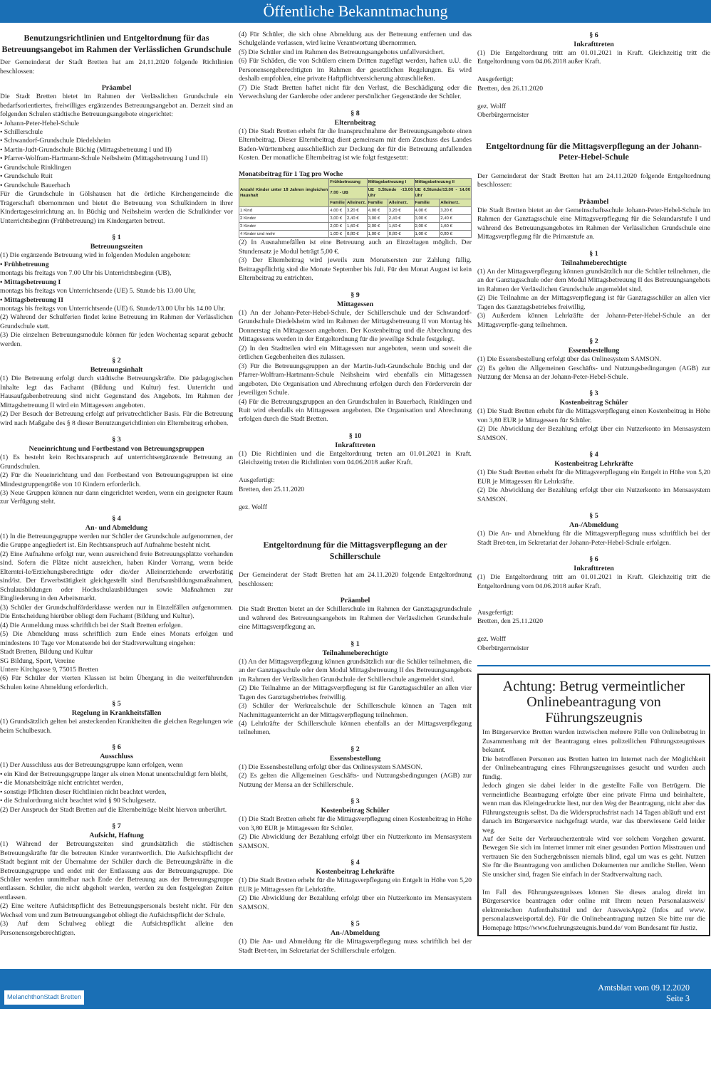Öffentliche Bekanntmachung
Benutzungsrichtlinien und Entgeltordnung für das Betreuungsangebot im Rahmen der Verlässlichen Grundschule
Der Gemeinderat der Stadt Bretten hat am 24.11.2020 folgende Richtlinien beschlossen:
Präambel
Die Stadt Bretten bietet im Rahmen der Verlässlichen Grundschule ein bedarfsorientiertes, freiwilliges ergänzendes Betreuungsangebot an. Derzeit sind an folgenden Schulen städtische Betreuungsangebote eingerichtet:
• Johann-Peter-Hebel-Schule
• Schillerschule
• Schwandorf-Grundschule Diedelsheim
• Martin-Judt-Grundschule Büchig (Mittagsbetreuung I und II)
• Pfarrer-Wolfram-Hartmann-Schule Neibsheim (Mittagsbetreuung I und II)
• Grundschule Rinklingen
• Grundschule Ruit
• Grundschule Bauerbach
Für die Grundschule in Gölshausen hat die örtliche Kirchengemeinde die Trägerschaft übernommen und bietet die Betreuung von Schulkindern in ihrer Kindertageseinrichtung an. In Büchig und Neibsheim werden die Schulkinder vor Unterrichtsbeginn (Frühbetreuung) im Kindergarten betreut.
§ 1
Betreuungszeiten
(1) Die ergänzende Betreuung wird in folgenden Modulen angeboten:
• Frühbetreuung
montags bis freitags von 7.00 Uhr bis Unterrichtsbeginn (UB),
• Mittagsbetreuung I
montags bis freitags von Unterrichtsende (UE) 5. Stunde bis 13.00 Uhr,
• Mittagsbetreuung II
montags bis freitags von Unterrichtsende (UE) 6. Stunde/13.00 Uhr bis 14.00 Uhr.
(2) Während der Schulferien findet keine Betreuung im Rahmen der Verlässlichen Grundschule statt.
(3) Die einzelnen Betreuungsmodule können für jeden Wochentag separat gebucht werden.
§ 2
Betreuungsinhalt
(1) Die Betreuung erfolgt durch städtische Betreuungskräfte. Die pädagogischen Inhalte legt das Fachamt (Bildung und Kultur) fest. Unterricht und Hausaufgabenbetreuung sind nicht Gegenstand des Angebots. Im Rahmen der Mittagsbetreuung II wird ein Mittagessen angeboten.
(2) Der Besuch der Betreuung erfolgt auf privatrechtlicher Basis. Für die Betreuung wird nach Maßgabe des § 8 dieser Benutzungsrichtlinien ein Elternbeitrag erhoben.
§ 3
Neueinrichtung und Fortbestand von Betreuungsgruppen
(1) Es besteht kein Rechtsanspruch auf unterrichtsergänzende Betreuung an Grundschulen.
(2) Für die Neueinrichtung und den Fortbestand von Betreuungsgruppen ist eine Mindestgruppengröße von 10 Kindern erforderlich.
(3) Neue Gruppen können nur dann eingerichtet werden, wenn ein geeigneter Raum zur Verfügung steht.
§ 4
An- und Abmeldung
(1) In die Betreuungsgruppe werden nur Schüler der Grundschule aufgenommen, der die Gruppe angegliedert ist. Ein Rechtsanspruch auf Aufnahme besteht nicht.
(2) Eine Aufnahme erfolgt nur, wenn ausreichend freie Betreuungsplätze vorhanden sind. Sofern die Plätze nicht ausreichen, haben Kinder Vorrang, wenn beide Elterntei-le/Erziehungsberechtigte oder die/der Alleinerziehende erwerbstätig sind/ist. Der Erwerbstätigkeit gleichgestellt sind Berufsausbildungsmaßnahmen, Schulausbildungen oder Hochschulausbildungen sowie Maßnahmen zur Eingliederung in den Arbeitsmarkt.
(3) Schüler der Grundschulförderklasse werden nur in Einzelfällen aufgenommen. Die Entscheidung hierüber obliegt dem Fachamt (Bildung und Kultur).
(4) Die Anmeldung muss schriftlich bei der Stadt Bretten erfolgen.
(5) Die Abmeldung muss schriftlich zum Ende eines Monats erfolgen und mindestens 10 Tage vor Monatsende bei der Stadtverwaltung eingehen:
Stadt Bretten, Bildung und Kultur
SG Bildung, Sport, Vereine
Untere Kirchgasse 9, 75015 Bretten
(6) Für Schüler der vierten Klassen ist beim Übergang in die weiterführenden Schulen keine Abmeldung erforderlich.
§ 5
Regelung in Krankheitsfällen
(1) Grundsätzlich gelten bei ansteckenden Krankheiten die gleichen Regelungen wie beim Schulbesuch.
§ 6
Ausschluss
(1) Der Ausschluss aus der Betreuungsgruppe kann erfolgen, wenn
• ein Kind der Betreuungsgruppe länger als einen Monat unentschuldigt fern bleibt,
• die Monatsbeiträge nicht entrichtet werden,
• sonstige Pflichten dieser Richtlinien nicht beachtet werden,
• die Schulordnung nicht beachtet wird § 90 Schulgesetz.
(2) Der Anspruch der Stadt Bretten auf die Elternbeiträge bleibt hiervon unberührt.
§ 7
Aufsicht, Haftung
(1) Während der Betreuungszeiten sind grundsätzlich die städtischen Betreuungskräfte für die betreuten Kinder verantwortlich. Die Aufsichtspflicht der Stadt beginnt mit der Übernahme der Schüler durch die Betreuungskräfte in die Betreuungsgruppe und endet mit der Entlassung aus der Betreuungsgruppe. Die Schüler werden unmittelbar nach Ende der Betreuung aus der Betreuungsgruppe entlassen. Schüler, die nicht abgeholt werden, werden zu den festgelegten Zeiten entlassen.
(2) Eine weitere Aufsichtspflicht des Betreuungspersonals besteht nicht. Für den Wechsel vom und zum Betreuungsangebot obliegt die Aufsichtspflicht der Schule.
(3) Auf dem Schulweg obliegt die Aufsichtspflicht alleine den Personensorgeberechtigten.
(4) Für Schüler, die sich ohne Abmeldung aus der Betreuung entfernen und das Schulgelände verlassen, wird keine Verantwortung übernommen.
(5) Die Schüler sind im Rahmen des Betreuungsangebotes unfallversichert.
(6) Für Schäden, die von Schülern einem Dritten zugefügt werden, haften u.U. die Personensorgeberechtigten im Rahmen der gesetzlichen Regelungen. Es wird deshalb empfohlen, eine private Haftpflichtversicherung abzuschließen.
(7) Die Stadt Bretten haftet nicht für den Verlust, die Beschädigung oder die Verwechslung der Garderobe oder anderer persönlicher Gegenstände der Schüler.
§ 8
Elternbeitrag
(1) Die Stadt Bretten erhebt für die Inanspruchnahme der Betreuungsangebote einen Elternbeitrag. Dieser Elternbeitrag dient gemeinsam mit dem Zuschuss des Landes Baden-Württemberg ausschließlich zur Deckung der für die Betreuung anfallenden Kosten. Der monatliche Elternbeitrag ist wie folgt festgesetzt:
Monatsbeitrag für 1 Tag pro Woche
| Anzahl Kinder unter 18 Jahren imgleichen Haushalt | Frühbetreuung | | Mittagsbetreuung I | | Mittagsbetreuung II | |
| --- | --- | --- | --- | --- | --- | --- |
| | 7.00 - UB | | UE 5.Stunde -13.00 Uhr | | UE 6.Stunde/13.00 - 14.00 Uhr | |
| | Familie | Alleinerz. | Familie | Alleinerz. | Familie | Alleinerz. |
| 1 Kind | 4,00 € | 3,20 € | 4,00 € | 3,20 € | 4,00 € | 3,20 € |
| 2 Kinder | 3,00 € | 2,40 € | 3,00 € | 2,40 € | 3,00 € | 2,40 € |
| 3 Kinder | 2,00 € | 1,60 € | 2,00 € | 1,60 € | 2,00 € | 1,60 € |
| 4 Kinder und mehr | 1,00 € | 0,80 € | 1,00 € | 0,80 € | 1,00 € | 0,80 € |
(2) In Ausnahmefällen ist eine Betreuung auch an Einzeltagen möglich. Der Stundensatz je Modul beträgt 5,00 €.
(3) Der Elternbeitrag wird jeweils zum Monatsersten zur Zahlung fällig. Beitragspflichtig sind die Monate September bis Juli. Für den Monat August ist kein Elternbeitrag zu entrichten.
§ 9
Mittagessen
(1) An der Johann-Peter-Hebel-Schule, der Schillerschule und der Schwandorf-Grundschule Diedelsheim wird im Rahmen der Mittagsbetreuung II von Montag bis Donnerstag ein Mittagessen angeboten. Der Kostenbeitrag und die Abrechnung des Mittagessens werden in der Entgeltordnung für die jeweilige Schule festgelegt.
(2) In den Stadtteilen wird ein Mittagessen nur angeboten, wenn und soweit die örtlichen Gegebenheiten dies zulassen.
(3) Für die Betreuungsgruppen an der Martin-Judt-Grundschule Büchig und der Pfarrer-Wolfram-Hartmann-Schule Neibsheim wird ebenfalls ein Mittagessen angeboten. Die Organisation und Abrechnung erfolgen durch den Förderverein der jeweiligen Schule.
(4) Für die Betreuungsgruppen an den Grundschulen in Bauerbach, Rinklingen und Ruit wird ebenfalls ein Mittagessen angeboten. Die Organisation und Abrechnung erfolgen durch die Stadt Bretten.
§ 10
Inkrafttreten
(1) Die Richtlinien und die Entgeltordnung treten am 01.01.2021 in Kraft. Gleichzeitig treten die Richtlinien vom 04.06.2018 außer Kraft.
Ausgefertigt:
Bretten, den 25.11.2020
gez. Wolff
Entgeltordnung für die Mittagsverpflegung an der Schillerschule
Der Gemeinderat der Stadt Bretten hat am 24.11.2020 folgende Entgeltordnung beschlossen:
Präambel
Die Stadt Bretten bietet an der Schillerschule im Rahmen der Ganztagsgrundschule und während des Betreuungsangebots im Rahmen der Verlässlichen Grundschule eine Mittagsverpflegung an.
§ 1
Teilnahmeberechtigte
(1) An der Mittagsverpflegung können grundsätzlich nur die Schüler teilnehmen, die an der Ganztagsschule oder dem Modul Mittagsbetreuung II des Betreuungsangebots im Rahmen der Verlässlichen Grundschule der Schillerschule angemeldet sind.
(2) Die Teilnahme an der Mittagsverpflegung ist für Ganztagsschüler an allen vier Tagen des Ganztagsbetriebes freiwillig.
(3) Schüler der Werkrealschule der Schillerschule können an Tagen mit Nachmittagsunterricht an der Mittagsverpflegung teilnehmen.
(4) Lehrkräfte der Schillerschule können ebenfalls an der Mittagsverpflegung teilnehmen.
§ 2
Essensbestellung
(1) Die Essensbestellung erfolgt über das Onlinesystem SAMSON.
(2) Es gelten die Allgemeinen Geschäfts- und Nutzungsbedingungen (AGB) zur Nutzung der Mensa an der Schillerschule.
§ 3
Kostenbeitrag Schüler
(1) Die Stadt Bretten erhebt für die Mittagsverpflegung einen Kostenbeitrag in Höhe von 3,80 EUR je Mittagessen für Schüler.
(2) Die Abwicklung der Bezahlung erfolgt über ein Nutzerkonto im Mensasystem SAMSON.
§ 4
Kostenbeitrag Lehrkräfte
(1) Die Stadt Bretten erhebt für die Mittagsverpflegung ein Entgelt in Höhe von 5,20 EUR je Mittagessen für Lehrkräfte.
(2) Die Abwicklung der Bezahlung erfolgt über ein Nutzerkonto im Mensasystem SAMSON.
§ 5
An-/Abmeldung
(1) Die An- und Abmeldung für die Mittagsverpflegung muss schriftlich bei der Stadt Bret-ten, im Sekretariat der Schillerschule erfolgen.
§ 6
Inkrafttreten
(1) Die Entgeltordnung tritt am 01.01.2021 in Kraft. Gleichzeitig tritt die Entgeltordnung vom 04.06.2018 außer Kraft.
Ausgefertigt:
Bretten, den 26.11.2020
gez. Wolff
Oberbürgermeister
Entgeltordnung für die Mittagsverpflegung an der Johann-Peter-Hebel-Schule
Der Gemeinderat der Stadt Bretten hat am 24.11.2020 folgende Entgeltordnung beschlossen:
Präambel
Die Stadt Bretten bietet an der Gemeinschaftsschule Johann-Peter-Hebel-Schule im Rahmen der Ganztagsschule eine Mittagsverpflegung für die Sekundarstufe I und während des Betreuungsangebotes im Rahmen der Verlässlichen Grundschule eine Mittagsverpflegung für die Primarstufe an.
§ 1
Teilnahmeberechtigte
(1) An der Mittagsverpflegung können grundsätzlich nur die Schüler teilnehmen, die an der Ganztagsschule oder dem Modul Mittagsbetreuung II des Betreuungsangebots im Rahmen der Verlässlichen Grundschule angemeldet sind.
(2) Die Teilnahme an der Mittagsverpflegung ist für Ganztagsschüler an allen vier Tagen des Ganztagsbetriebes freiwillig.
(3) Außerdem können Lehrkräfte der Johann-Peter-Hebel-Schule an der Mittagsverpfle-gung teilnehmen.
§ 2
Essensbestellung
(1) Die Essensbestellung erfolgt über das Onlinesystem SAMSON.
(2) Es gelten die Allgemeinen Geschäfts- und Nutzungsbedingungen (AGB) zur Nutzung der Mensa an der Johann-Peter-Hebel-Schule.
§ 3
Kostenbeitrag Schüler
(1) Die Stadt Bretten erhebt für die Mittagsverpflegung einen Kostenbeitrag in Höhe von 3,80 EUR je Mittagessen für Schüler.
(2) Die Abwicklung der Bezahlung erfolgt über ein Nutzerkonto im Mensasystem SAMSON.
§ 4
Kostenbeitrag Lehrkräfte
(1) Die Stadt Bretten erhebt für die Mittagsverpflegung ein Entgelt in Höhe von 5,20 EUR je Mittagessen für Lehrkräfte.
(2) Die Abwicklung der Bezahlung erfolgt über ein Nutzerkonto im Mensasystem SAMSON.
§ 5
An-/Abmeldung
(1) Die An- und Abmeldung für die Mittagsverpflegung muss schriftlich bei der Stadt Bret-ten, im Sekretariat der Johann-Peter-Hebel-Schule erfolgen.
§ 6
Inkrafttreten
(1) Die Entgeltordnung tritt am 01.01.2021 in Kraft. Gleichzeitig tritt die Entgeltordnung vom 04.06.2018 außer Kraft.
Ausgefertigt:
Bretten, den 25.11.2020
gez. Wolff
Oberbürgermeister
Achtung: Betrug vermeintlicher Onlinebeantragung von Führungszeugnis
Im Bürgerservice Bretten wurden inzwischen mehrere Fälle von Onlinebetrug in Zusammenhang mit der Beantragung eines polizeilichen Führungszeugnisses bekannt.
Die betroffenen Personen aus Bretten hatten im Internet nach der Möglichkeit der Onlinebeantragung eines Führungszeugnisses gesucht und wurden auch fündig.
Jedoch gingen sie dabei leider in die gestellte Falle von Betrügern. Die vermeintliche Beantragung erfolgte über eine private Firma und beinhaltete, wenn man das Kleingedruckte liest, nur den Weg der Beantragung, nicht aber das Führungszeugnis selbst. Da die Widerspruchsfrist nach 14 Tagen abläuft und erst danach im Bürgerservice nachgefragt wurde, war das überwiesene Geld leider weg.
Auf der Seite der Verbraucherzentrale wird vor solchem Vorgehen gewarnt. Bewegen Sie sich im Internet immer mit einer gesunden Portion Misstrauen und vertrauen Sie den Suchergebnissen niemals blind, egal um was es geht. Nutzen Sie für die Beantragung von amtlichen Dokumenten nur amtliche Stellen. Wenn Sie unsicher sind, fragen Sie einfach in der Stadtverwaltung nach.
Im Fall des Führungszeugnisses können Sie dieses analog direkt im Bürgerservice beantragen oder online mit Ihrem neuen Personalausweis/ elektronischen Aufenthaltstitel und der AusweisApp2 (Infos auf www. personalausweisportal.de). Für die Onlinebeantragung nutzen Sie bitte nur die Homepage https://www.fuehrungszeugnis.bund.de/ vom Bundesamt für Justiz.
MelanchthonStadt Bretten
Amtsblatt vom 09.12.2020
Seite 3